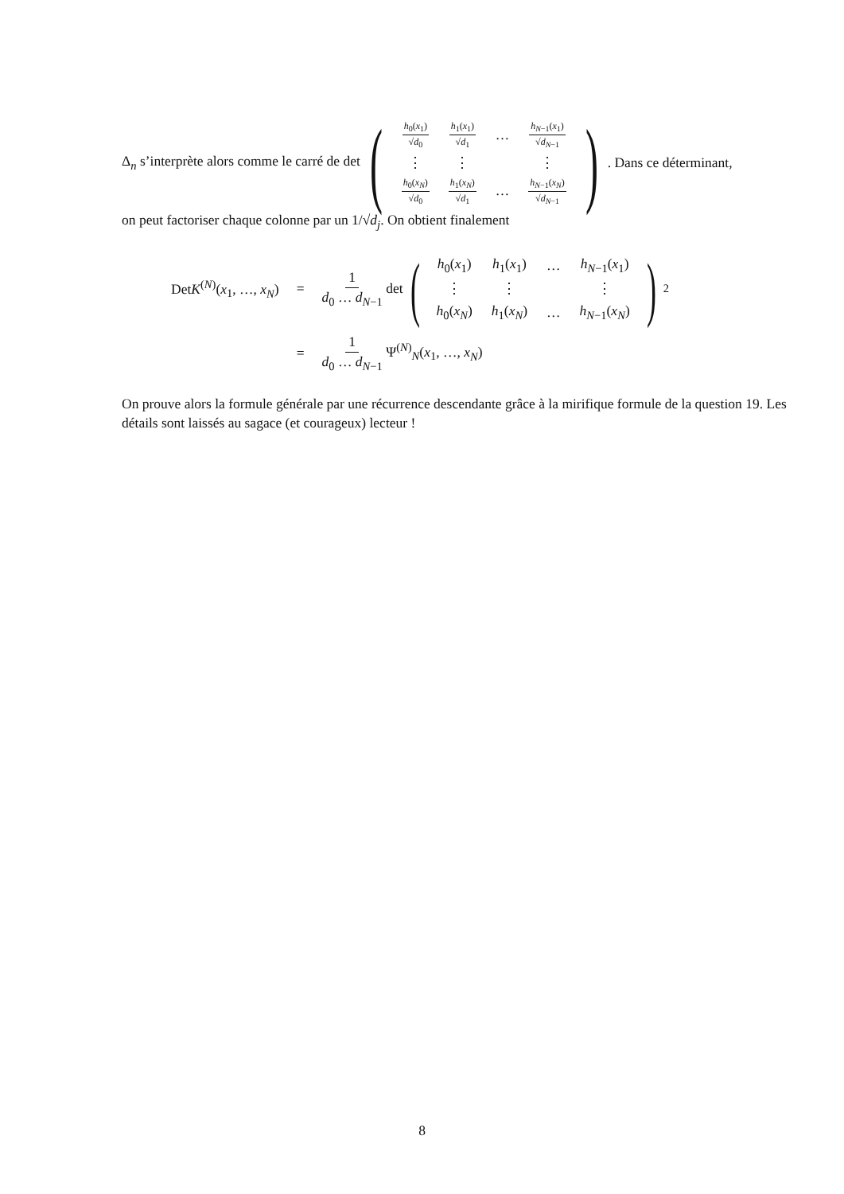Δ<sub>n</sub> s’interprète alors comme le carré de det (
| h<sub>0</sub>( x<sub>1</sub>) √ d<sub>0</sub> | h<sub>1</sub>( x<sub>1</sub>) √ d<sub>1</sub> | … | h<sub>N−1</sub>( x<sub>1</sub>) √ d<sub>N−1</sub> |
| ⋮ | ⋮ | | ⋮ |
| h<sub>0</sub>( x<sub>N</sub> ) √ d<sub>0</sub> | h<sub>1</sub>( x<sub>N</sub> ) √ d<sub>1</sub> | … | h<sub>N−1</sub>( x<sub>N</sub> ) √ d<sub>N−1</sub> |
). Dans ce déterminant,
on peut factoriser chaque colonne par un 1/√d<sub>j</sub>. On obtient finalement
| Det K<sup>(N)</sup>( x<sub>1</sub>, …, x<sub>N</sub> ) | = | 1 d<sub>0</sub> … d<sub>N−1</sub> det ( / h<sub>0</sub>( x<sub>1</sub>) / h<sub>1</sub>( x<sub>1</sub>) / … / h<sub>N−1</sub>( x<sub>1</sub>) / / ⋮ / ⋮ / / ⋮ / / h<sub>0</sub>( x<sub>N</sub> ) / h<sub>1</sub>( x<sub>N</sub> ) / … / h<sub>N−1</sub>( x<sub>N</sub> ) / )<sup>2</sup> |
| | = | 1 d<sub>0</sub> … d<sub>N−1</sub> Ψ<sup>(N)</sup><sub>N</sub>( x<sub>1</sub>, …, x<sub>N</sub> ) |
On prouve alors la formule générale par une récurrence descendante grâce à la mirifique formule de la question 19. Les détails sont laissés au sagace (et courageux) lecteur !
8